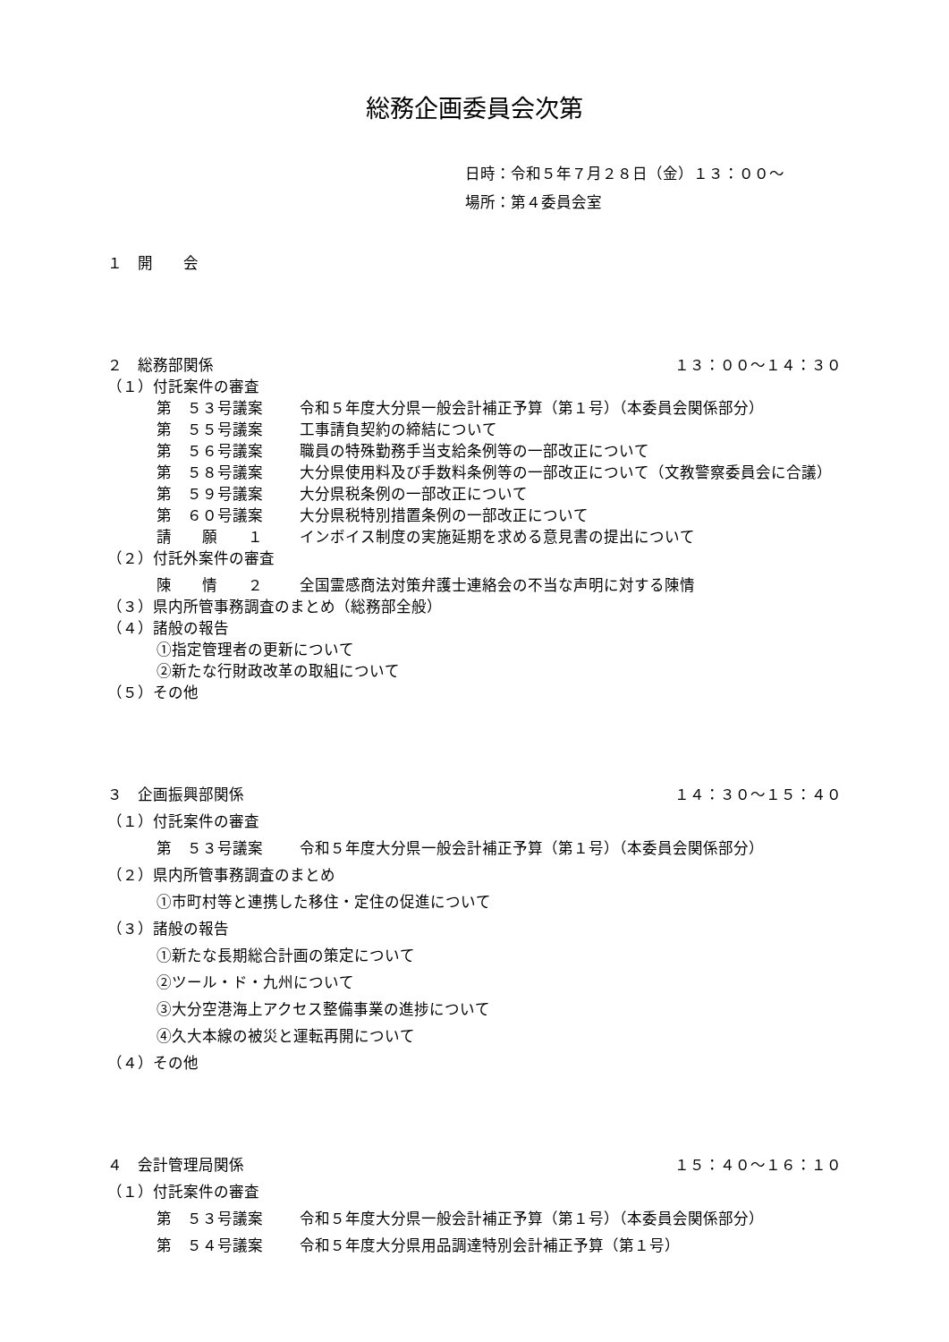総務企画委員会次第
日時：令和５年７月２８日（金）１３：００～
場所：第４委員会室
１　開　　会
２　総務部関係 １３：００～１４：３０
（１）付託案件の審査
第　５３号議案 令和５年度大分県一般会計補正予算（第１号）（本委員会関係部分）
第　５５号議案 工事請負契約の締結について
第　５６号議案 職員の特殊勤務手当支給条例等の一部改正について
第　５８号議案 大分県使用料及び手数料条例等の一部改正について（文教警察委員会に合議）
第　５９号議案 大分県税条例の一部改正について
第　６０号議案 大分県税特別措置条例の一部改正について
請　　願　　１ インボイス制度の実施延期を求める意見書の提出について
（２）付託外案件の審査
陳　　情　　２ 全国霊感商法対策弁護士連絡会の不当な声明に対する陳情
（３）県内所管事務調査のまとめ（総務部全般）
（４）諸般の報告
①指定管理者の更新について
②新たな行財政改革の取組について
（５）その他
３　企画振興部関係 １４：３０～１５：４０
（１）付託案件の審査
第　５３号議案 令和５年度大分県一般会計補正予算（第１号）（本委員会関係部分）
（２）県内所管事務調査のまとめ
①市町村等と連携した移住・定住の促進について
（３）諸般の報告
①新たな長期総合計画の策定について
②ツール・ド・九州について
③大分空港海上アクセス整備事業の進捗について
④久大本線の被災と運転再開について
（４）その他
４　会計管理局関係 １５：４０～１６：１０
（１）付託案件の審査
第　５３号議案 令和５年度大分県一般会計補正予算（第１号）（本委員会関係部分）
第　５４号議案 令和５年度大分県用品調達特別会計補正予算（第１号）